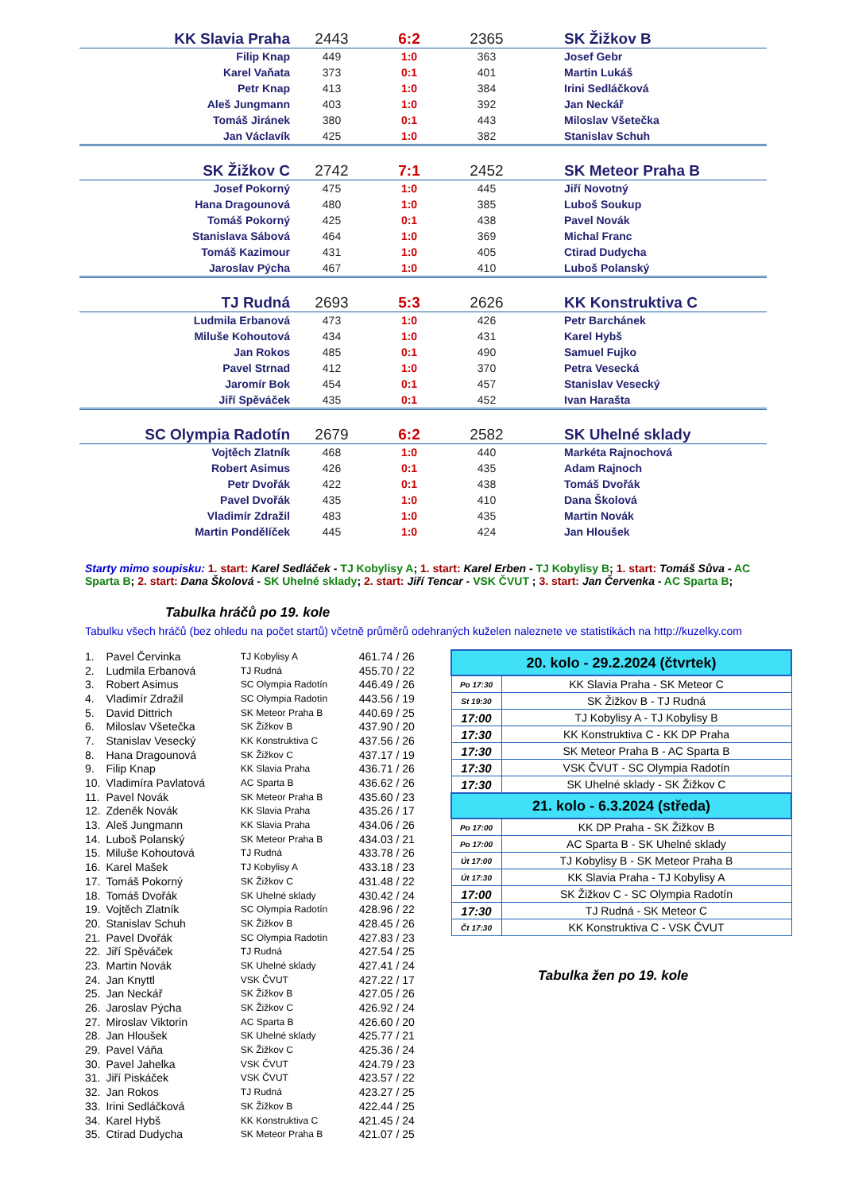| KK Slavia Praha | 2443 | 6:2 | 2365 | SK Žižkov B |
| Filip Knap | 449 | 1:0 | 363 | Josef Gebr |
| Karel Vaňata | 373 | 0:1 | 401 | Martin Lukáš |
| Petr Knap | 413 | 1:0 | 384 | Irini Sedláčková |
| Aleš Jungmann | 403 | 1:0 | 392 | Jan Neckář |
| Tomáš Jiránek | 380 | 0:1 | 443 | Miloslav Všetečka |
| Jan Václavík | 425 | 1:0 | 382 | Stanislav Schuh |
| SK Žižkov C | 2742 | 7:1 | 2452 | SK Meteor Praha B |
| Josef Pokorný | 475 | 1:0 | 445 | Jiří Novotný |
| Hana Dragounová | 480 | 1:0 | 385 | Luboš Soukup |
| Tomáš Pokorný | 425 | 0:1 | 438 | Pavel Novák |
| Stanislava Sábová | 464 | 1:0 | 369 | Michal Franc |
| Tomáš Kazimour | 431 | 1:0 | 405 | Ctirad Dudycha |
| Jaroslav Pýcha | 467 | 1:0 | 410 | Luboš Polanský |
| TJ Rudná | 2693 | 5:3 | 2626 | KK Konstruktiva C |
| Ludmila Erbanová | 473 | 1:0 | 426 | Petr Barchánek |
| Miluše Kohoutová | 434 | 1:0 | 431 | Karel Hybš |
| Jan Rokos | 485 | 0:1 | 490 | Samuel Fujko |
| Pavel Strnad | 412 | 1:0 | 370 | Petra Vesecká |
| Jaromír Bok | 454 | 0:1 | 457 | Stanislav Vesecký |
| Jiří Spěváček | 435 | 0:1 | 452 | Ivan Harašta |
| SC Olympia Radotín | 2679 | 6:2 | 2582 | SK Uhelné sklady |
| Vojtěch Zlatník | 468 | 1:0 | 440 | Markéta Rajnochová |
| Robert Asimus | 426 | 0:1 | 435 | Adam Rajnoch |
| Petr Dvořák | 422 | 0:1 | 438 | Tomáš Dvořák |
| Pavel Dvořák | 435 | 1:0 | 410 | Dana Školová |
| Vladimír Zdražil | 483 | 1:0 | 435 | Martin Novák |
| Martin Pondělíček | 445 | 1:0 | 424 | Jan Hloušek |
Starty mimo soupisku: 1. start: Karel Sedláček - TJ Kobylisy A; 1. start: Karel Erben - TJ Kobylisy B; 1. start: Tomáš Sůva - AC Sparta B; 2. start: Dana Školová - SK Uhelné sklady; 2. start: Jiří Tencar - VSK ČVUT ; 3. start: Jan Červenka - AC Sparta B;
Tabulka hráčů po 19. kole
Tabulku všech hráčů (bez ohledu na počet startů) včetně průměrů odehraných kuželen naleznete ve statistikách na http://kuzelky.com
| 1. | Pavel Červinka | TJ Kobylisy A | 461.74 / 26 |
| 2. | Ludmila Erbanová | TJ Rudná | 455.70 / 22 |
| 3. | Robert Asimus | SC Olympia Radotín | 446.49 / 26 |
| 4. | Vladimír Zdražil | SC Olympia Radotín | 443.56 / 19 |
| 5. | David Dittrich | SK Meteor Praha B | 440.69 / 25 |
| 6. | Miloslav Všetečka | SK Žižkov B | 437.90 / 20 |
| 7. | Stanislav Vesecký | KK Konstruktiva C | 437.56 / 26 |
| 8. | Hana Dragounová | SK Žižkov C | 437.17 / 19 |
| 9. | Filip Knap | KK Slavia Praha | 436.71 / 26 |
| 10. | Vladimíra Pavlatová | AC Sparta B | 436.62 / 26 |
| 11. | Pavel Novák | SK Meteor Praha B | 435.60 / 23 |
| 12. | Zdeněk Novák | KK Slavia Praha | 435.26 / 17 |
| 13. | Aleš Jungmann | KK Slavia Praha | 434.06 / 26 |
| 14. | Luboš Polanský | SK Meteor Praha B | 434.03 / 21 |
| 15. | Miluše Kohoutová | TJ Rudná | 433.78 / 26 |
| 16. | Karel Mašek | TJ Kobylisy A | 433.18 / 23 |
| 17. | Tomáš Pokorný | SK Žižkov C | 431.48 / 22 |
| 18. | Tomáš Dvořák | SK Uhelné sklady | 430.42 / 24 |
| 19. | Vojtěch Zlatník | SC Olympia Radotín | 428.96 / 22 |
| 20. | Stanislav Schuh | SK Žižkov B | 428.45 / 26 |
| 21. | Pavel Dvořák | SC Olympia Radotín | 427.83 / 23 |
| 22. | Jiří Spěváček | TJ Rudná | 427.54 / 25 |
| 23. | Martin Novák | SK Uhelné sklady | 427.41 / 24 |
| 24. | Jan Knyttl | VSK ČVUT | 427.22 / 17 |
| 25. | Jan Neckář | SK Žižkov B | 427.05 / 26 |
| 26. | Jaroslav Pýcha | SK Žižkov C | 426.92 / 24 |
| 27. | Miroslav Viktorin | AC Sparta B | 426.60 / 20 |
| 28. | Jan Hloušek | SK Uhelné sklady | 425.77 / 21 |
| 29. | Pavel Váňa | SK Žižkov C | 425.36 / 24 |
| 30. | Pavel Jahelka | VSK ČVUT | 424.79 / 23 |
| 31. | Jiří Piskáček | VSK ČVUT | 423.57 / 22 |
| 32. | Jan Rokos | TJ Rudná | 423.27 / 25 |
| 33. | Irini Sedláčková | SK Žižkov B | 422.44 / 25 |
| 34. | Karel Hybš | KK Konstruktiva C | 421.45 / 24 |
| 35. | Ctirad Dudycha | SK Meteor Praha B | 421.07 / 25 |
| 20. kolo - 29.2.2024 (čtvrtek) | |
| --- | --- |
| Po 17:30 | KK Slavia Praha - SK Meteor C |
| St 19:30 | SK Žižkov B - TJ Rudná |
| 17:00 | TJ Kobylisy A - TJ Kobylisy B |
| 17:30 | KK Konstruktiva C - KK DP Praha |
| 17:30 | SK Meteor Praha B - AC Sparta B |
| 17:30 | VSK ČVUT - SC Olympia Radotín |
| 17:30 | SK Uhelné sklady - SK Žižkov C |
| 21. kolo - 6.3.2024 (středa) | |
| Po 17:00 | KK DP Praha - SK Žižkov B |
| Po 17:00 | AC Sparta B - SK Uhelné sklady |
| Út 17:00 | TJ Kobylisy B - SK Meteor Praha B |
| Út 17:30 | KK Slavia Praha - TJ Kobylisy A |
| 17:00 | SK Žižkov C - SC Olympia Radotín |
| 17:30 | TJ Rudná - SK Meteor C |
| Čt 17:30 | KK Konstruktiva C - VSK ČVUT |
Tabulka žen po 19. kole